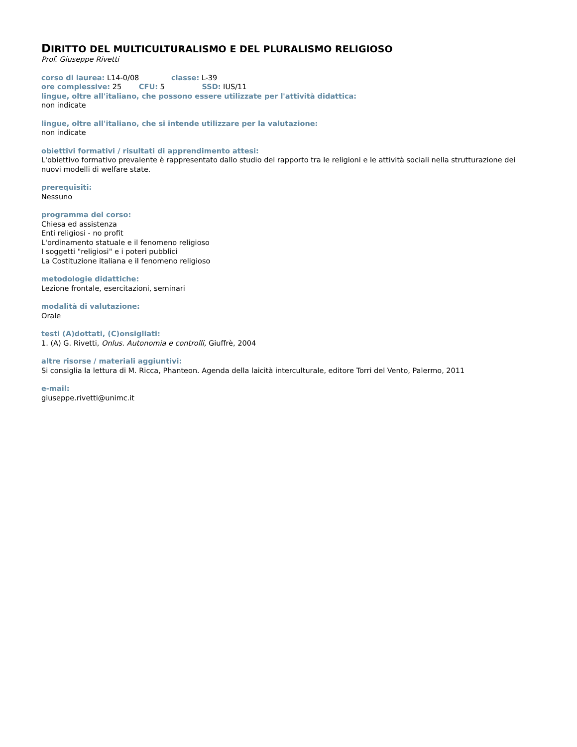DIRITTO DEL MULTICULTURALISMO E DEL PLURALISMO RELIGIOSO
Prof. Giuseppe Rivetti
corso di laurea: L14-0/08 classe: L-39
ore complessive: 25 CFU: 5 SSD: IUS/11
lingue, oltre all'italiano, che possono essere utilizzate per l'attività didattica:
non indicate
lingue, oltre all'italiano, che si intende utilizzare per la valutazione:
non indicate
obiettivi formativi / risultati di apprendimento attesi:
L'obiettivo formativo prevalente è rappresentato dallo studio del rapporto tra le religioni e le attività sociali nella strutturazione dei nuovi modelli di welfare state.
prerequisiti:
Nessuno
programma del corso:
Chiesa ed assistenza
Enti religiosi - no profit
L'ordinamento statuale e il fenomeno religioso
I soggetti "religiosi" e i poteri pubblici
La Costituzione italiana e il fenomeno religioso
metodologie didattiche:
Lezione frontale, esercitazioni, seminari
modalità di valutazione:
Orale
testi (A)dottati, (C)onsigliati:
1. (A) G. Rivetti, Onlus. Autonomia e controlli, Giuffrè, 2004
altre risorse / materiali aggiuntivi:
Si consiglia la lettura di M. Ricca, Phanteon. Agenda della laicità interculturale, editore Torri del Vento, Palermo, 2011
e-mail:
giuseppe.rivetti@unimc.it